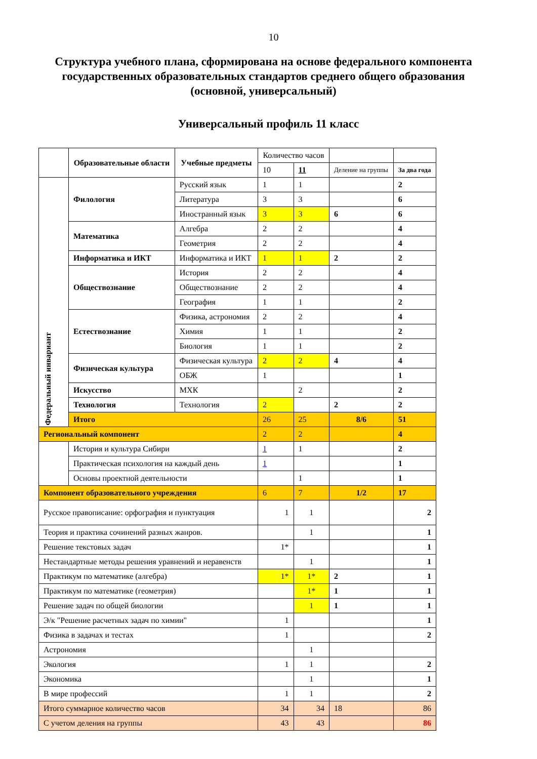10
Структура учебного плана, сформирована на основе федерального компонента государственных образовательных стандартов среднего общего образования (основной, универсальный)
Универсальный профиль 11 класс
| | Образовательные области | Учебные предметы | Количество часов | | | |
| | | | 10 | 11 | Деление на группы | За два года |
| Федеральный инвариант | Филология | Русский язык | 1 | 1 | | 2 |
| | | Литература | 3 | 3 | | 6 |
| | | Иностранный язык | 3 | 3 | 6 | 6 |
| | Математика | Алгебра | 2 | 2 | | 4 |
| | | Геометрия | 2 | 2 | | 4 |
| | Информатика и ИКТ | Информатика и ИКТ | 1 | 1 | 2 | 2 |
| | Обществознание | История | 2 | 2 | | 4 |
| | | Обществознание | 2 | 2 | | 4 |
| | | География | 1 | 1 | | 2 |
| | Естествознание | Физика, астрономия | 2 | 2 | | 4 |
| | | Химия | 1 | 1 | | 2 |
| | | Биология | 1 | 1 | | 2 |
| | Физическая культура | Физическая культура | 2 | 2 | 4 | 4 |
| | | ОБЖ | 1 | | | 1 |
| | Искусство | МХК | | 2 | | 2 |
| | Технология | Технология | 2 | | 2 | 2 |
| | Итого | | 26 | 25 | 8/6 | 51 |
| Региональный компонент | | | 2 | 2 | | 4 |
| | История и культура Сибири | | 1 | 1 | | 2 |
| | Практическая психология на каждый день | | 1 | | | 1 |
| | Основы проектной деятельности | | | 1 | | 1 |
| Компонент образовательного учреждения | | | 6 | 7 | 1/2 | 17 |
| Русское правописание: орфография и пунктуация | | | 1 | 1 | | 2 |
| Теория и практика сочинений разных жанров. | | | | 1 | | 1 |
| Решение текстовых задач | | | 1* | | | 1 |
| Нестандартные методы решения уравнений и неравенств | | | | 1 | | 1 |
| Практикум по математике (алгебра) | | | 1* | 1* | 2 | 1 |
| Практикум по математике (геометрия) | | | | 1* | 1 | 1 |
| Решение задач по общей биологии | | | | 1 | 1 | 1 |
| Э/к "Решение расчетных задач по химии" | | | 1 | | | 1 |
| Физика в задачах и тестах | | | 1 | | | 2 |
| Астрономия | | | | 1 | | |
| Экология | | | 1 | 1 | | 2 |
| Экономика | | | | 1 | | 1 |
| В мире профессий | | | 1 | 1 | | 2 |
| Итого суммарное количество часов | | | 34 | 34 | 18 | 86 |
| С учетом деления на группы | | | 43 | 43 | | 86 |